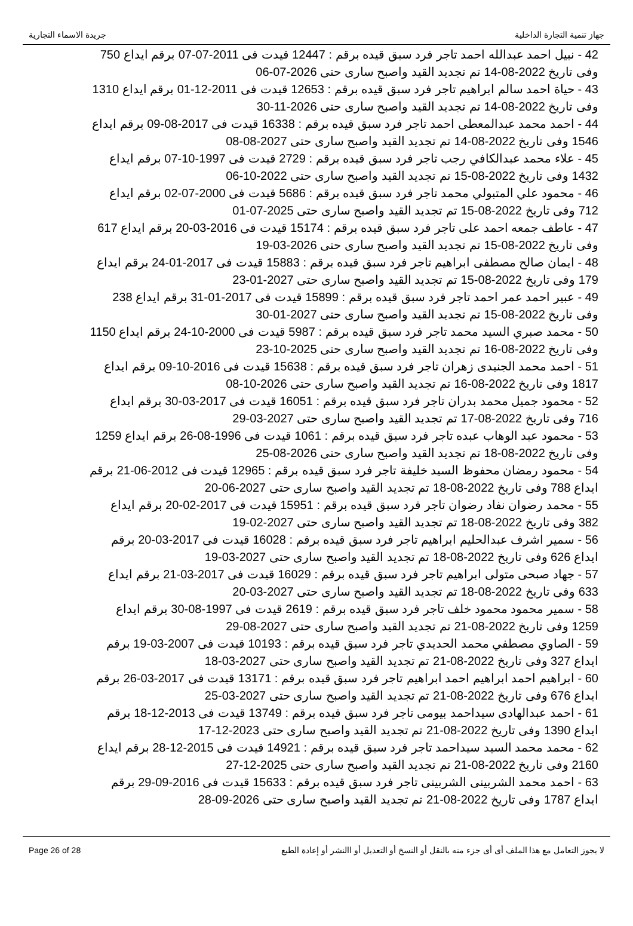جهاز تنمية التجارة الداخلية جريدة الاسماء التجارية
42 - نبيل احمد عبدالله احمد تاجر فرد سبق قيده برقم : 12447 قيدت فى 2011-07-07 برقم ايداع 750 وفى تاريخ 2022-08-14 تم تجديد القيد واصبح سارى حتى 2026-07-06
43 - حياة احمد سالم ابراهيم تاجر فرد سبق قيده برقم : 12653 قيدت فى 2011-12-01 برقم ايداع 1310 وفى تاريخ 2022-08-14 تم تجديد القيد واصبح سارى حتى 2026-11-30
44 - احمد محمد عبدالمعطى احمد تاجر فرد سبق قيده برقم : 16338 قيدت فى 2017-08-09 برقم ايداع 1546 وفى تاريخ 2022-08-14 تم تجديد القيد واصبح سارى حتى 2027-08-08
45 - علاء محمد عبدالكافي رجب تاجر فرد سبق قيده برقم : 2729 قيدت فى 1997-10-07 برقم ايداع 1432 وفى تاريخ 2022-08-15 تم تجديد القيد واصبح سارى حتى 2022-10-06
46 - محمود علي المتبولي محمد تاجر فرد سبق قيده برقم : 5686 قيدت فى 2000-07-02 برقم ايداع 712 وفى تاريخ 2022-08-15 تم تجديد القيد واصبح سارى حتى 2025-07-01
47 - عاطف جمعه احمد على تاجر فرد سبق قيده برقم : 15174 قيدت فى 2016-03-20 برقم ايداع 617 وفى تاريخ 2022-08-15 تم تجديد القيد واصبح سارى حتى 2026-03-19
48 - ايمان صالح مصطفى ابراهيم تاجر فرد سبق قيده برقم : 15883 قيدت فى 2017-01-24 برقم ايداع 179 وفى تاريخ 2022-08-15 تم تجديد القيد واصبح سارى حتى 2027-01-23
49 - عبير احمد عمر احمد تاجر فرد سبق قيده برقم : 15899 قيدت فى 2017-01-31 برقم ايداع 238 وفى تاريخ 2022-08-15 تم تجديد القيد واصبح سارى حتى 2027-01-30
50 - محمد صبري السيد محمد تاجر فرد سبق قيده برقم : 5987 قيدت فى 2000-10-24 برقم ايداع 1150 وفى تاريخ 2022-08-16 تم تجديد القيد واصبح سارى حتى 2025-10-23
51 - احمد محمد الجنيدى زهران تاجر فرد سبق قيده برقم : 15638 قيدت فى 2016-10-09 برقم ايداع 1817 وفى تاريخ 2022-08-16 تم تجديد القيد واصبح سارى حتى 2026-10-08
52 - محمود جميل محمد بدران تاجر فرد سبق قيده برقم : 16051 قيدت فى 2017-03-30 برقم ايداع 716 وفى تاريخ 2022-08-17 تم تجديد القيد واصبح سارى حتى 2027-03-29
53 - محمود عبد الوهاب عبده تاجر فرد سبق قيده برقم : 1061 قيدت فى 1996-08-26 برقم ايداع 1259 وفى تاريخ 2022-08-18 تم تجديد القيد واصبح سارى حتى 2026-08-25
54 - محمود رمضان محفوظ السيد خليفة تاجر فرد سبق قيده برقم : 12965 قيدت فى 2012-06-21 برقم ايداع 788 وفى تاريخ 2022-08-18 تم تجديد القيد واصبح سارى حتى 2027-06-20
55 - محمد رضوان نفاد رضوان تاجر فرد سبق قيده برقم : 15951 قيدت فى 2017-02-20 برقم ايداع 382 وفى تاريخ 2022-08-18 تم تجديد القيد واصبح سارى حتى 2027-02-19
56 - سمير اشرف عبدالحليم ابراهيم تاجر فرد سبق قيده برقم : 16028 قيدت فى 2017-03-20 برقم ايداع 626 وفى تاريخ 2022-08-18 تم تجديد القيد واصبح سارى حتى 2027-03-19
57 - جهاد صبحى متولى ابراهيم تاجر فرد سبق قيده برقم : 16029 قيدت فى 2017-03-21 برقم ايداع 633 وفى تاريخ 2022-08-18 تم تجديد القيد واصبح سارى حتى 2027-03-20
58 - سمير محمود محمود خلف تاجر فرد سبق قيده برقم : 2619 قيدت فى 1997-08-30 برقم ايداع 1259 وفى تاريخ 2022-08-21 تم تجديد القيد واصبح سارى حتى 2027-08-29
59 - الصاوي مصطفي محمد الحديدي تاجر فرد سبق قيده برقم : 10193 قيدت فى 2007-03-19 برقم ايداع 327 وفى تاريخ 2022-08-21 تم تجديد القيد واصبح سارى حتى 2027-03-18
60 - ابراهيم احمد ابراهيم احمد ابراهيم تاجر فرد سبق قيده برقم : 13171 قيدت فى 2017-03-26 برقم ايداع 676 وفى تاريخ 2022-08-21 تم تجديد القيد واصبح سارى حتى 2027-03-25
61 - احمد عبدالهادى سيداحمد بيومى تاجر فرد سبق قيده برقم : 13749 قيدت فى 2013-12-18 برقم ايداع 1390 وفى تاريخ 2022-08-21 تم تجديد القيد واصبح سارى حتى 2023-12-17
62 - محمد محمد السيد سيداحمد تاجر فرد سبق قيده برقم : 14921 قيدت فى 2015-12-28 برقم ايداع 2160 وفى تاريخ 2022-08-21 تم تجديد القيد واصبح سارى حتى 2025-12-27
63 - احمد محمد الشربينى الشربينى تاجر فرد سبق قيده برقم : 15633 قيدت فى 2016-09-29 برقم ايداع 1787 وفى تاريخ 2022-08-21 تم تجديد القيد واصبح سارى حتى 2026-09-28
لا يجوز التعامل مع هذا الملف أى أى جزء منه بالنقل أو النسخ أو التعديل أو االنشر أو إعادة الطبع Page 26 of 28